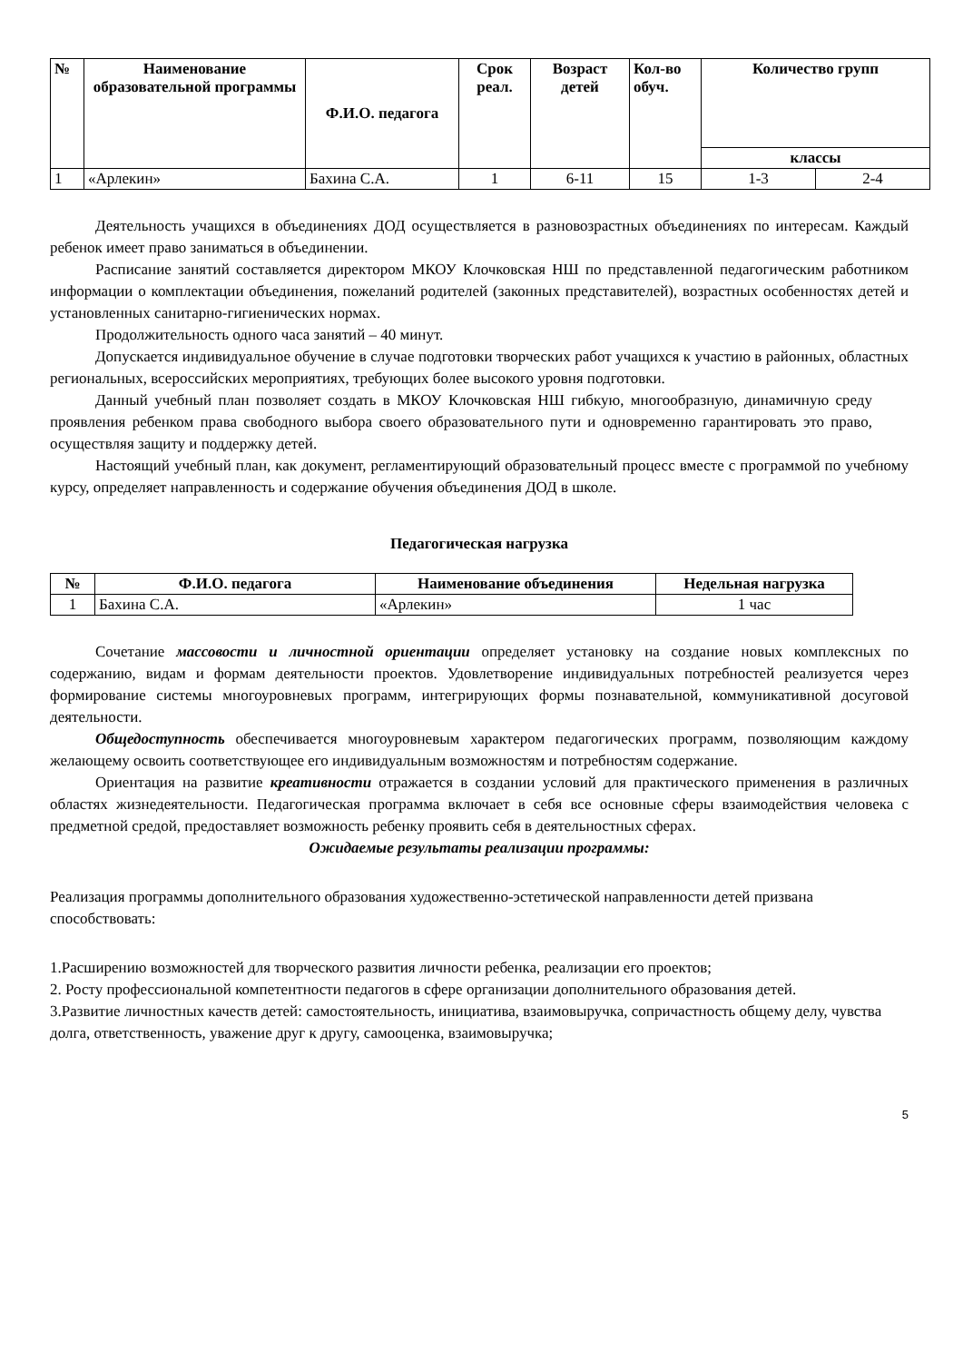| № | Наименование образовательной программы | Ф.И.О. педагога | Срок реал. | Возраст детей | Кол-во обуч. | Количество групп | |
| --- | --- | --- | --- | --- | --- | --- | --- |
| | | | | | | классы | |
| 1 | «Арлекин» | Бахина С.А. | 1 | 6-11 | 15 | 1-3 | 2-4 |
Деятельность учащихся в объединениях ДОД осуществляется в разновозрастных объединениях по интересам. Каждый ребенок имеет право заниматься в объединении.
Расписание занятий составляется директором МКОУ Клочковская НШ по представленной педагогическим работником информации о комплектации объединения, пожеланий родителей (законных представителей), возрастных особенностях детей и установленных санитарно-гигиенических нормах.
Продолжительность одного часа занятий – 40 минут.
Допускается индивидуальное обучение в случае подготовки творческих работ учащихся к участию в районных, областных региональных, всероссийских мероприятиях, требующих более высокого уровня подготовки.
Данный учебный план позволяет создать в МКОУ Клочковская НШ гибкую, многообразную, динамичную среду проявления ребенком права свободного выбора своего образовательного пути и одновременно гарантировать это право, осуществляя защиту и поддержку детей.
Настоящий учебный план, как документ, регламентирующий образовательный процесс вместе с программой по учебному курсу, определяет направленность и содержание обучения объединения ДОД в школе.
Педагогическая нагрузка
| № | Ф.И.О. педагога | Наименование объединения | Недельная нагрузка |
| --- | --- | --- | --- |
| 1 | Бахина С.А. | «Арлекин» | 1 час |
Сочетание массовости и личностной ориентации определяет установку на создание новых комплексных по содержанию, видам и формам деятельности проектов. Удовлетворение индивидуальных потребностей реализуется через формирование системы многоуровневых программ, интегрирующих формы познавательной, коммуникативной досуговой деятельности.
Общедоступность обеспечивается многоуровневым характером педагогических программ, позволяющим каждому желающему освоить соответствующее его индивидуальным возможностям и потребностям содержание.
Ориентация на развитие креативности отражается в создании условий для практического применения в различных областях жизнедеятельности. Педагогическая программа включает в себя все основные сферы взаимодействия человека с предметной средой, предоставляет возможность ребенку проявить себя в деятельностных сферах.
Ожидаемые результаты реализации программы:
Реализация программы дополнительного образования художественно-эстетической направленности детей призвана способствовать:
1.Расширению возможностей для творческого развития личности ребенка, реализации его проектов;
2. Росту профессиональной компетентности педагогов в сфере организации дополнительного образования детей.
3.Развитие личностных качеств детей: самостоятельность, инициатива, взаимовыручка, сопричастность общему делу, чувства долга, ответственность, уважение друг к другу, самооценка, взаимовыручка;
5